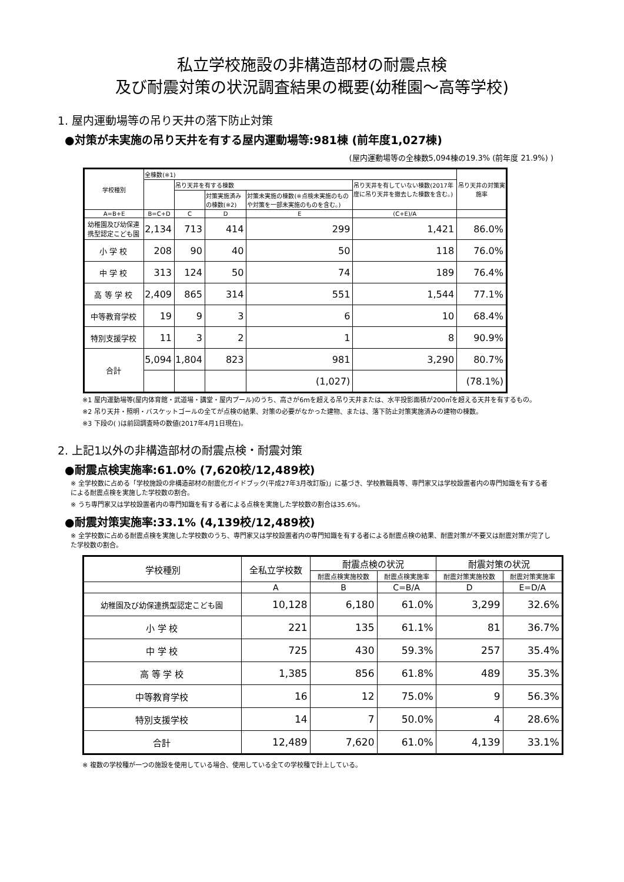私立学校施設の非構造部材の耐震点検
及び耐震対策の状況調査結果の概要(幼稚園～高等学校)
1. 屋内運動場等の吊り天井の落下防止対策
●対策が未実施の吊り天井を有する屋内運動場等:981棟 (前年度1,027棟)
(屋内運動場等の全棟数5,094棟の19.3% (前年度 21.9%) )
| 学校種別 | 全棟数(※1) | | | | | 吊り天井の対策実施率 |
| --- | --- | --- | --- | --- | --- | --- |
| | | 吊り天井を有する棟数 | | | 吊り天井を有していない棟数(2017年度に吊り天井を撤去した棟数を含む。) | |
| | | | 対策実施済みの棟数(※2) | 対策未実施の棟数(※点検未実施のものや対策を一部未実施のものを含む。) | | |
| A=B+E | B=C+D | C | D | E | (C+E)/A | |
| 幼稚園及び幼保連携型認定こども園 | 2,134 | 713 | 414 | 299 | 1,421 | 86.0% |
| 小 学 校 | 208 | 90 | 40 | 50 | 118 | 76.0% |
| 中 学 校 | 313 | 124 | 50 | 74 | 189 | 76.4% |
| 高 等 学 校 | 2,409 | 865 | 314 | 551 | 1,544 | 77.1% |
| 中等教育学校 | 19 | 9 | 3 | 6 | 10 | 68.4% |
| 特別支援学校 | 11 | 3 | 2 | 1 | 8 | 90.9% |
| 合計 | 5,094 | 1,804 | 823 | 981 | 3,290 | 80.7% |
| | | | | (1,027) | | (78.1%) |
※1 屋内運動場等(屋内体育館・武道場・講堂・屋内プール)のうち、高さが6mを超える吊り天井または、水平投影面積が200㎡を超える天井を有するもの。
※2 吊り天井・照明・バスケットゴールの全てが点検の結果、対策の必要がなかった建物、または、落下防止対策実施済みの建物の棟数。
※3 下段の( )は前回調査時の数値(2017年4月1日現在)。
2. 上記1以外の非構造部材の耐震点検・耐震対策
●耐震点検実施率:61.0% (7,620校/12,489校)
※ 全学校数に占める「学校施設の非構造部材の耐震化ガイドブック(平成27年3月改訂版)」に基づき、学校教職員等、専門家又は学校設置者内の専門知識を有する者による耐震点検を実施した学校数の割合。
※ うち専門家又は学校設置者内の専門知識を有する者による点検を実施した学校数の割合は35.6%。
●耐震対策実施率:33.1% (4,139校/12,489校)
※ 全学校数に占める耐震点検を実施した学校数のうち、専門家又は学校設置者内の専門知識を有する者による耐震点検の結果、耐震対策が不要又は耐震対策が完了した学校数の割合。
| 学校種別 | 全私立学校数 | 耐震点検の状況 | | 耐震対策の状況 | |
| --- | --- | --- | --- | --- | --- |
| | | 耐震点検実施校数 | 耐震点検実施率 | 耐震対策実施校数 | 耐震対策実施率 |
| | A | B | C=B/A | D | E=D/A |
| 幼稚園及び幼保連携型認定こども園 | 10,128 | 6,180 | 61.0% | 3,299 | 32.6% |
| 小 学 校 | 221 | 135 | 61.1% | 81 | 36.7% |
| 中 学 校 | 725 | 430 | 59.3% | 257 | 35.4% |
| 高 等 学 校 | 1,385 | 856 | 61.8% | 489 | 35.3% |
| 中等教育学校 | 16 | 12 | 75.0% | 9 | 56.3% |
| 特別支援学校 | 14 | 7 | 50.0% | 4 | 28.6% |
| 合計 | 12,489 | 7,620 | 61.0% | 4,139 | 33.1% |
※ 複数の学校種が一つの施設を使用している場合、使用している全ての学校種で計上している。